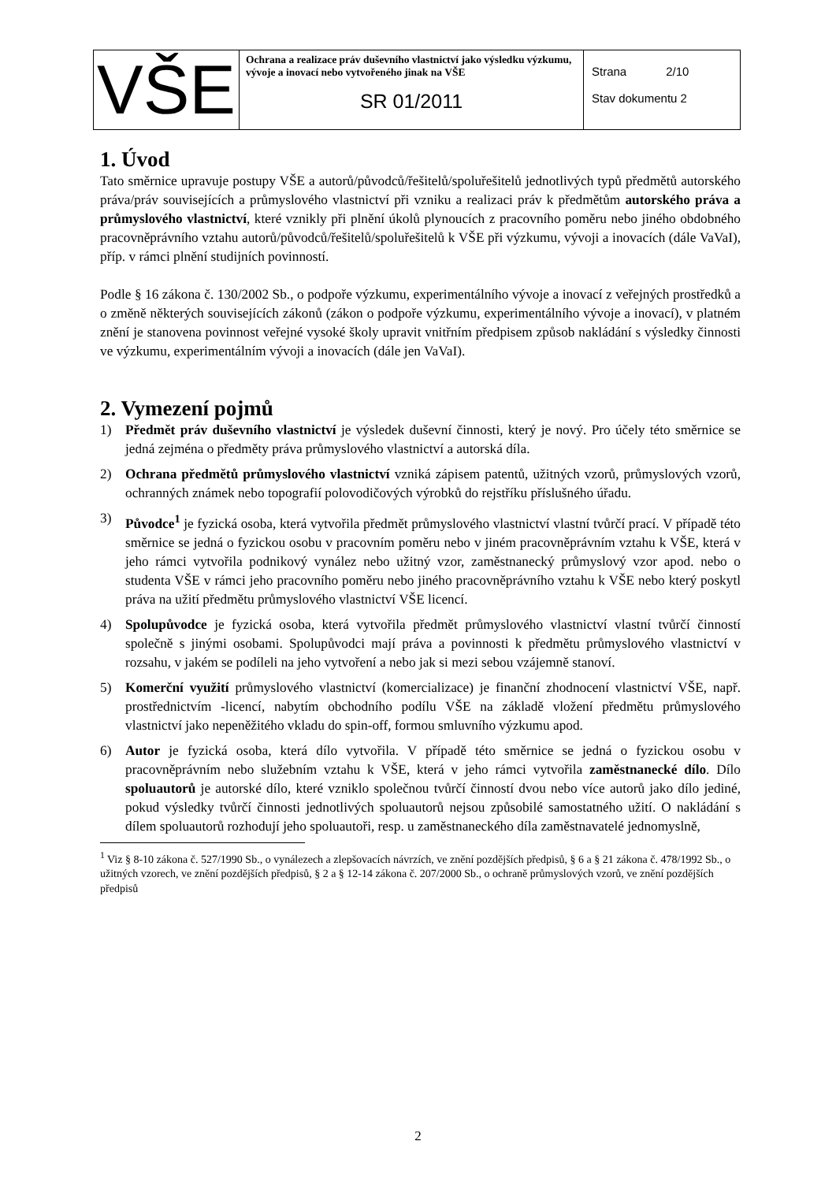| VŠE | Ochrana a realizace práv duševního vlastnictví jako výsledku výzkumu, vývoje a inovací nebo vytvořeného jinak na VŠE SR 01/2011 | Strana 2/10 Stav dokumentu 2 |
1. Úvod
Tato směrnice upravuje postupy VŠE a autorů/původců/řešitelů/spoluřešitelů jednotlivých typů předmětů autorského práva/práv souvisejících a průmyslového vlastnictví při vzniku a realizaci práv k předmětům autorského práva a průmyslového vlastnictví, které vznikly při plnění úkolů plynoucích z pracovního poměru nebo jiného obdobného pracovněprávního vztahu autorů/původců/řešitelů/spoluřešitelů k VŠE při výzkumu, vývoji a inovacích (dále VaVaI), příp. v rámci plnění studijních povinností.
Podle § 16 zákona č. 130/2002 Sb., o podpoře výzkumu, experimentálního vývoje a inovací z veřejných prostředků a o změně některých souvisejících zákonů (zákon o podpoře výzkumu, experimentálního vývoje a inovací), v platném znění je stanovena povinnost veřejné vysoké školy upravit vnitřním předpisem způsob nakládání s výsledky činnosti ve výzkumu, experimentálním vývoji a inovacích (dále jen VaVaI).
2. Vymezení pojmů
1) Předmět práv duševního vlastnictví je výsledek duševní činnosti, který je nový. Pro účely této směrnice se jedná zejména o předměty práva průmyslového vlastnictví a autorská díla.
2) Ochrana předmětů průmyslového vlastnictví vzniká zápisem patentů, užitných vzorů, průmyslových vzorů, ochranných známek nebo topografií polovodičových výrobků do rejstříku příslušného úřadu.
3) Původce<sup>1</sup> je fyzická osoba, která vytvořila předmět průmyslového vlastnictví vlastní tvůrčí prací. V případě této směrnice se jedná o fyzickou osobu v pracovním poměru nebo v jiném pracovněprávním vztahu k VŠE, která v jeho rámci vytvořila podnikový vynález nebo užitný vzor, zaměstnanecký průmyslový vzor apod. nebo o studenta VŠE v rámci jeho pracovního poměru nebo jiného pracovněprávního vztahu k VŠE nebo který poskytl práva na užití předmětu průmyslového vlastnictví VŠE licencí.
4) Spolupůvodce je fyzická osoba, která vytvořila předmět průmyslového vlastnictví vlastní tvůrčí činností společně s jinými osobami. Spolupůvodci mají práva a povinnosti k předmětu průmyslového vlastnictví v rozsahu, v jakém se podíleli na jeho vytvoření a nebo jak si mezi sebou vzájemně stanoví.
5) Komerční využití průmyslového vlastnictví (komercializace) je finanční zhodnocení vlastnictví VŠE, např. prostřednictvím -licencí, nabytím obchodního podílu VŠE na základě vložení předmětu průmyslového vlastnictví jako nepeněžitého vkladu do spin-off, formou smluvního výzkumu apod.
6) Autor je fyzická osoba, která dílo vytvořila. V případě této směrnice se jedná o fyzickou osobu v pracovněprávním nebo služebním vztahu k VŠE, která v jeho rámci vytvořila zaměstnanecké dílo. Dílo spoluautorů je autorské dílo, které vzniklo společnou tvůrčí činností dvou nebo více autorů jako dílo jediné, pokud výsledky tvůrčí činnosti jednotlivých spoluautorů nejsou způsobilé samostatného užití. O nakládání s dílem spoluautorů rozhodují jeho spoluautoři, resp. u zaměstnaneckého díla zaměstnavatelé jednomyslně,
<sup>1</sup> Viz § 8-10 zákona č. 527/1990 Sb., o vynálezech a zlepšovacích návrzích, ve znění pozdějších předpisů, § 6 a § 21 zákona č. 478/1992 Sb., o užitných vzorech, ve znění pozdějších předpisů, § 2 a § 12-14 zákona č. 207/2000 Sb., o ochraně průmyslových vzorů, ve znění pozdějších předpisů
2